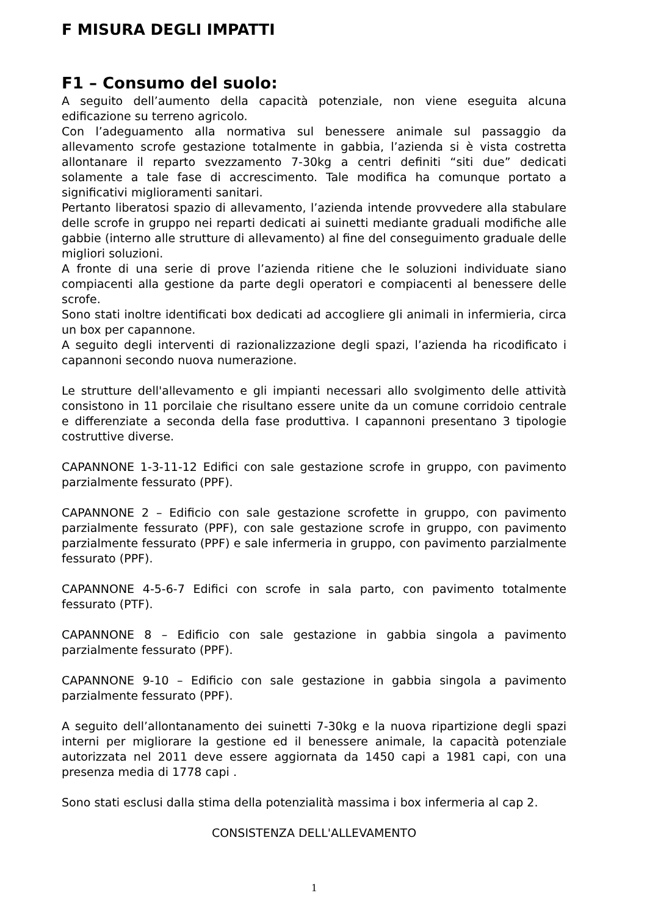F MISURA DEGLI IMPATTI
F1 – Consumo del suolo:
A seguito dell’aumento della capacità potenziale, non viene eseguita alcuna edificazione su terreno agricolo.
Con l’adeguamento alla normativa sul benessere animale sul passaggio da allevamento scrofe gestazione totalmente in gabbia, l’azienda si è vista costretta allontanare il reparto svezzamento 7-30kg a centri definiti “siti due” dedicati solamente a tale fase di accrescimento. Tale modifica ha comunque portato a significativi miglioramenti sanitari.
Pertanto liberatosi spazio di allevamento, l’azienda intende provvedere alla stabulare delle scrofe in gruppo nei reparti dedicati ai suinetti mediante graduali modifiche alle gabbie (interno alle strutture di allevamento) al fine del conseguimento graduale delle migliori soluzioni.
A fronte di una serie di prove l’azienda ritiene che le soluzioni individuate siano compiacenti alla gestione da parte degli operatori e compiacenti al benessere delle scrofe.
Sono stati inoltre identificati box dedicati ad accogliere gli animali in infermieria, circa un box per capannone.
A seguito degli interventi di razionalizzazione degli spazi, l’azienda ha ricodificato i capannoni secondo nuova numerazione.
Le strutture dell'allevamento e gli impianti necessari allo svolgimento delle attività consistono in 11 porcilaie che risultano essere unite da un comune corridoio centrale e differenziate a seconda della fase produttiva. I capannoni presentano 3 tipologie costruttive diverse.
CAPANNONE 1-3-11-12 Edifici con sale gestazione scrofe in gruppo, con pavimento parzialmente fessurato (PPF).
CAPANNONE 2 – Edificio con sale gestazione scrofette in gruppo, con pavimento parzialmente fessurato (PPF), con sale gestazione scrofe in gruppo, con pavimento parzialmente fessurato (PPF) e sale infermeria in gruppo, con pavimento parzialmente fessurato (PPF).
CAPANNONE 4-5-6-7 Edifici con scrofe in sala parto, con pavimento totalmente fessurato (PTF).
CAPANNONE 8 – Edificio con sale gestazione in gabbia singola a pavimento parzialmente fessurato (PPF).
CAPANNONE 9-10 – Edificio con sale gestazione in gabbia singola a pavimento parzialmente fessurato (PPF).
A seguito dell’allontanamento dei suinetti 7-30kg e la nuova ripartizione degli spazi interni per migliorare la gestione ed il benessere animale, la capacità potenziale autorizzata nel 2011 deve essere aggiornata da 1450 capi a 1981 capi, con una presenza media di 1778 capi .
Sono stati esclusi dalla stima della potenzialità massima i box infermeria al cap 2.
CONSISTENZA DELL'ALLEVAMENTO
1